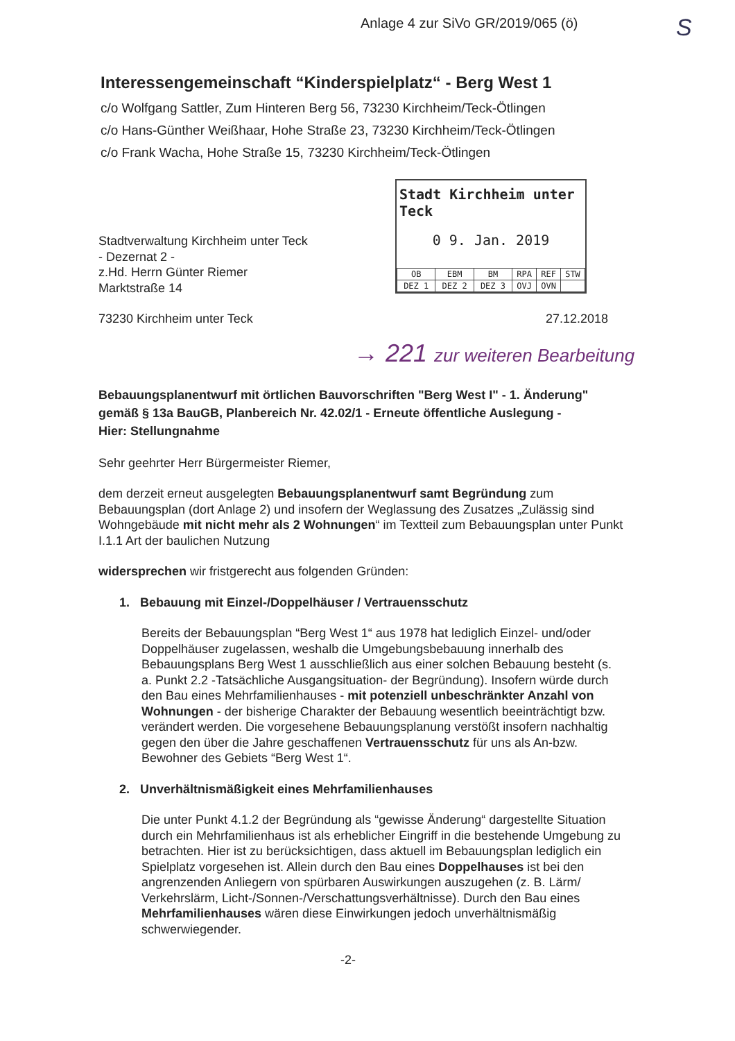Anlage 4 zur SiVo GR/2019/065 (ö)
S
Stadt Kirchheim unter Teck
0 9. Jan. 2019
| OB | EBM | BM | RPA | REF | STW |
| DEZ 1 | DEZ 2 | DEZ 3 | OVJ | OVN | |
→ 221 zur weiteren Bearbeitung
Interessengemeinschaft “Kinderspielplatz“ - Berg West 1
c/o Wolfgang Sattler, Zum Hinteren Berg 56, 73230 Kirchheim/Teck-Ötlingen
c/o Hans-Günther Weißhaar, Hohe Straße 23, 73230 Kirchheim/Teck-Ötlingen
c/o Frank Wacha, Hohe Straße 15, 73230 Kirchheim/Teck-Ötlingen
Stadtverwaltung Kirchheim unter Teck
- Dezernat 2 -
z.Hd. Herrn Günter Riemer
Marktstraße 14
73230 Kirchheim unter Teck 27.12.2018
Bebauungsplanentwurf mit örtlichen Bauvorschriften "Berg West I" - 1. Änderung" gemäß § 13a BauGB, Planbereich Nr. 42.02/1 - Erneute öffentliche Auslegung -
Hier: Stellungnahme
Sehr geehrter Herr Bürgermeister Riemer,
dem derzeit erneut ausgelegten Bebauungsplanentwurf samt Begründung zum Bebauungsplan (dort Anlage 2) und insofern der Weglassung des Zusatzes „Zulässig sind Wohngebäude mit nicht mehr als 2 Wohnungen“ im Textteil zum Bebauungsplan unter Punkt I.1.1 Art der baulichen Nutzung
widersprechen wir fristgerecht aus folgenden Gründen:
1. Bebauung mit Einzel-/Doppelhäuser / Vertrauensschutz
Bereits der Bebauungsplan “Berg West 1“ aus 1978 hat lediglich Einzel- und/oder Doppelhäuser zugelassen, weshalb die Umgebungsbebauung innerhalb des Bebauungsplans Berg West 1 ausschließlich aus einer solchen Bebauung besteht (s. a. Punkt 2.2 -Tatsächliche Ausgangsituation- der Begründung). Insofern würde durch den Bau eines Mehrfamilienhauses - mit potenziell unbeschränkter Anzahl von Wohnungen - der bisherige Charakter der Bebauung wesentlich beeinträchtigt bzw. verändert werden. Die vorgesehene Bebauungsplanung verstößt insofern nachhaltig gegen den über die Jahre geschaffenen Vertrauensschutz für uns als An-bzw. Bewohner des Gebiets “Berg West 1“.
2. Unverhältnismäßigkeit eines Mehrfamilienhauses
Die unter Punkt 4.1.2 der Begründung als “gewisse Änderung“ dargestellte Situation durch ein Mehrfamilienhaus ist als erheblicher Eingriff in die bestehende Umgebung zu betrachten. Hier ist zu berücksichtigen, dass aktuell im Bebauungsplan lediglich ein Spielplatz vorgesehen ist. Allein durch den Bau eines Doppelhauses ist bei den angrenzenden Anliegern von spürbaren Auswirkungen auszugehen (z. B. Lärm/ Verkehrslärm, Licht-/Sonnen-/Verschattungsverhältnisse). Durch den Bau eines Mehrfamilienhauses wären diese Einwirkungen jedoch unverhältnismäßig schwerwiegender.
-2-